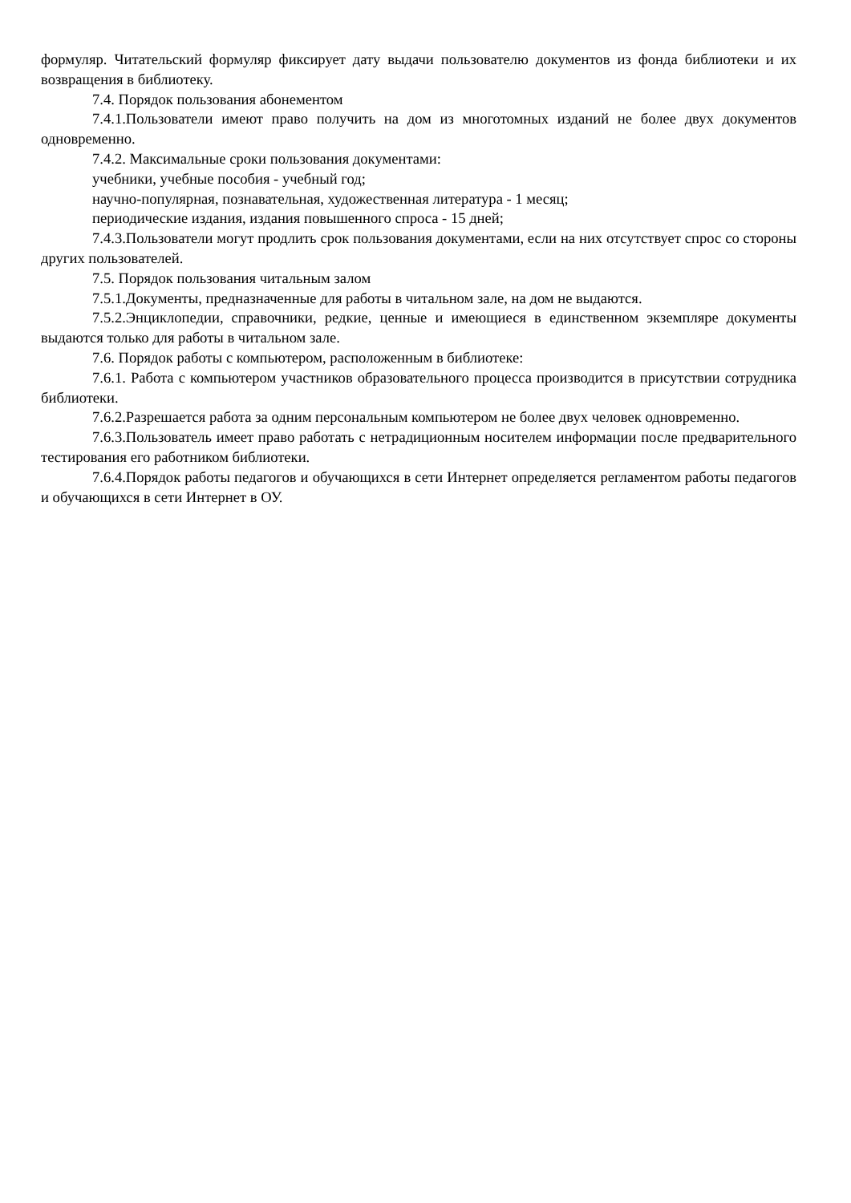формуляр. Читательский формуляр фиксирует дату выдачи пользователю документов из фонда библиотеки и их возвращения в библиотеку.
7.4. Порядок пользования абонементом
7.4.1.Пользователи имеют право получить на дом из многотомных изданий не более двух документов одновременно.
7.4.2. Максимальные сроки пользования документами:
учебники, учебные пособия - учебный год;
научно-популярная, познавательная, художественная литература - 1 месяц;
периодические издания, издания повышенного спроса - 15 дней;
7.4.3.Пользователи могут продлить срок пользования документами, если на них отсутствует спрос со стороны других пользователей.
7.5. Порядок пользования читальным залом
7.5.1.Документы, предназначенные для работы в читальном зале, на дом не выдаются.
7.5.2.Энциклопедии, справочники, редкие, ценные и имеющиеся в единственном экземпляре документы выдаются только для работы в читальном зале.
7.6. Порядок работы с компьютером, расположенным в библиотеке:
7.6.1. Работа с компьютером участников образовательного процесса производится в присутствии сотрудника библиотеки.
7.6.2.Разрешается работа за одним персональным компьютером не более двух человек одновременно.
7.6.3.Пользователь имеет право работать с нетрадиционным носителем информации после предварительного тестирования его работником библиотеки.
7.6.4.Порядок работы педагогов и обучающихся в сети Интернет определяется регламентом работы педагогов и обучающихся в сети Интернет в ОУ.